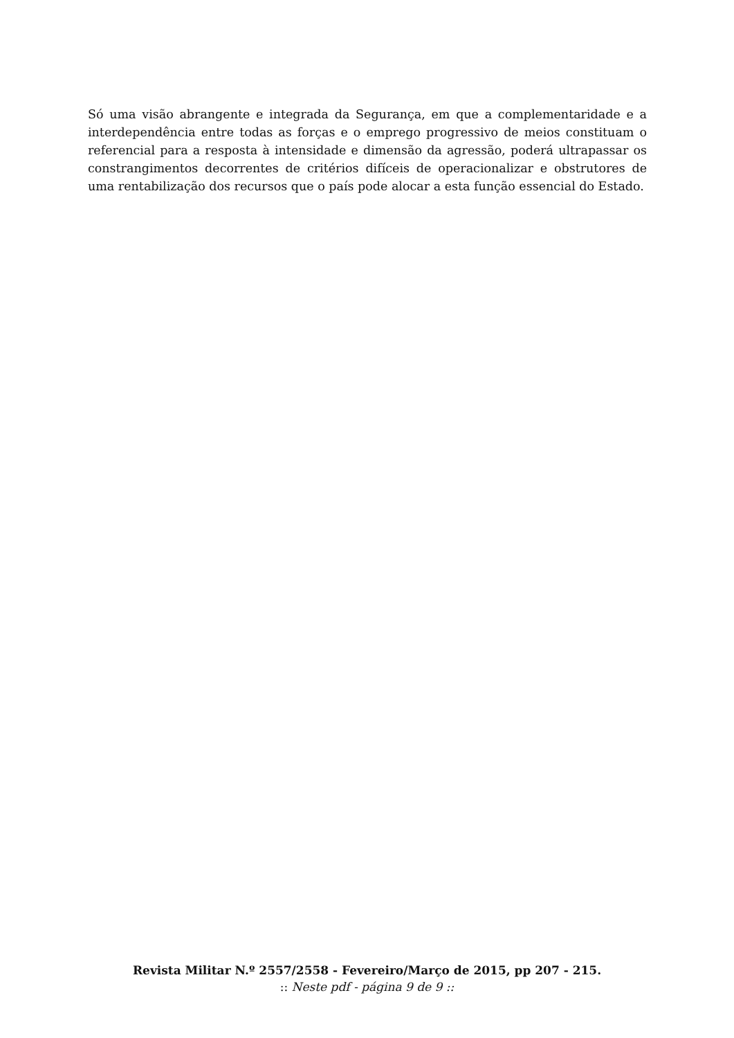Só uma visão abrangente e integrada da Segurança, em que a complementaridade e a interdependência entre todas as forças e o emprego progressivo de meios constituam o referencial para a resposta à intensidade e dimensão da agressão, poderá ultrapassar os constrangimentos decorrentes de critérios difíceis de operacionalizar e obstrutores de uma rentabilização dos recursos que o país pode alocar a esta função essencial do Estado.
Revista Militar N.º 2557/2558 - Fevereiro/Março de 2015, pp 207 - 215.
:: Neste pdf - página 9 de 9 ::